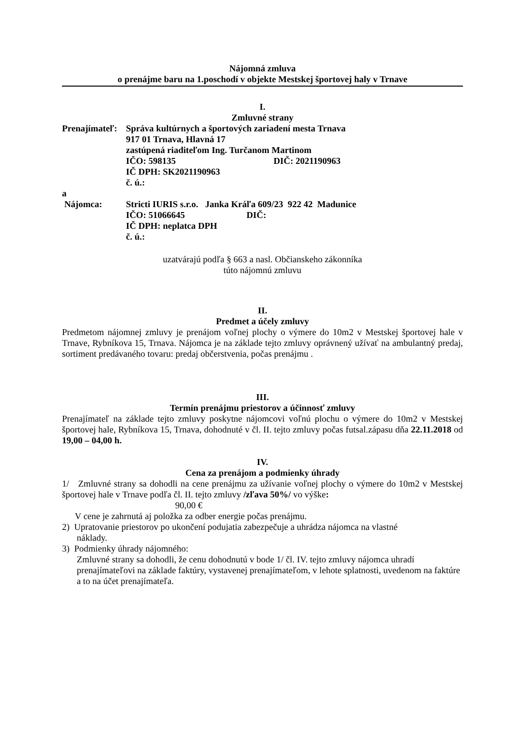Nájomná zmluva
o prenájme baru na 1.poschodí v objekte Mestskej športovej haly v Trnave
I.
Zmluvné strany
Prenajímateľ:
Správa kultúrnych a športových zariadení mesta Trnava
917 01 Trnava, Hlavná 17
zastúpená riaditeľom Ing. Turčanom Martinom
IČO: 598135 DIČ: 2021190963
IČ DPH: SK2021190963
č. ú.:
a
Nájomca: Stricti IURIS s.r.o. Janka Kráľa 609/23 922 42 Madunice
IČO: 51066645 DIČ:
IČ DPH: neplatca DPH
č. ú.:
uzatvárajú podľa § 663 a nasl. Občianskeho zákonníka
túto nájomnú zmluvu
II.
Predmet a účely zmluvy
Predmetom nájomnej zmluvy je prenájom voľnej plochy o výmere do 10m2 v Mestskej športovej hale v Trnave, Rybníkova 15, Trnava. Nájomca je na základe tejto zmluvy oprávnený užívať na ambulantný predaj, sortiment predávaného tovaru: predaj občerstvenia, počas prenájmu .
III.
Termín prenájmu priestorov a účinnosť zmluvy
Prenajímateľ na základe tejto zmluvy poskytne nájomcovi voľnú plochu o výmere do 10m2 v Mestskej športovej hale, Rybníkova 15, Trnava, dohodnuté v čl. II. tejto zmluvy počas futsal.zápasu dňa 22.11.2018 od 19,00 – 04,00 h.
IV.
Cena za prenájom a podmienky úhrady
1/ Zmluvné strany sa dohodli na cene prenájmu za užívanie voľnej plochy o výmere do 10m2 v Mestskej športovej hale v Trnave podľa čl. II. tejto zmluvy /zľava 50%/ vo výške:
90,00 €
V cene je zahrnutá aj položka za odber energie počas prenájmu.
2) Upratovanie priestorov po ukončení podujatia zabezpečuje a uhrádza nájomca na vlastné
náklady.
3) Podmienky úhrady nájomného:
Zmluvné strany sa dohodli, že cenu dohodnutú v bode 1/ čl. IV. tejto zmluvy nájomca uhradí prenajímateľovi na základe faktúry, vystavenej prenajímateľom, v lehote splatnosti, uvedenom na faktúre a to na účet prenajímateľa.